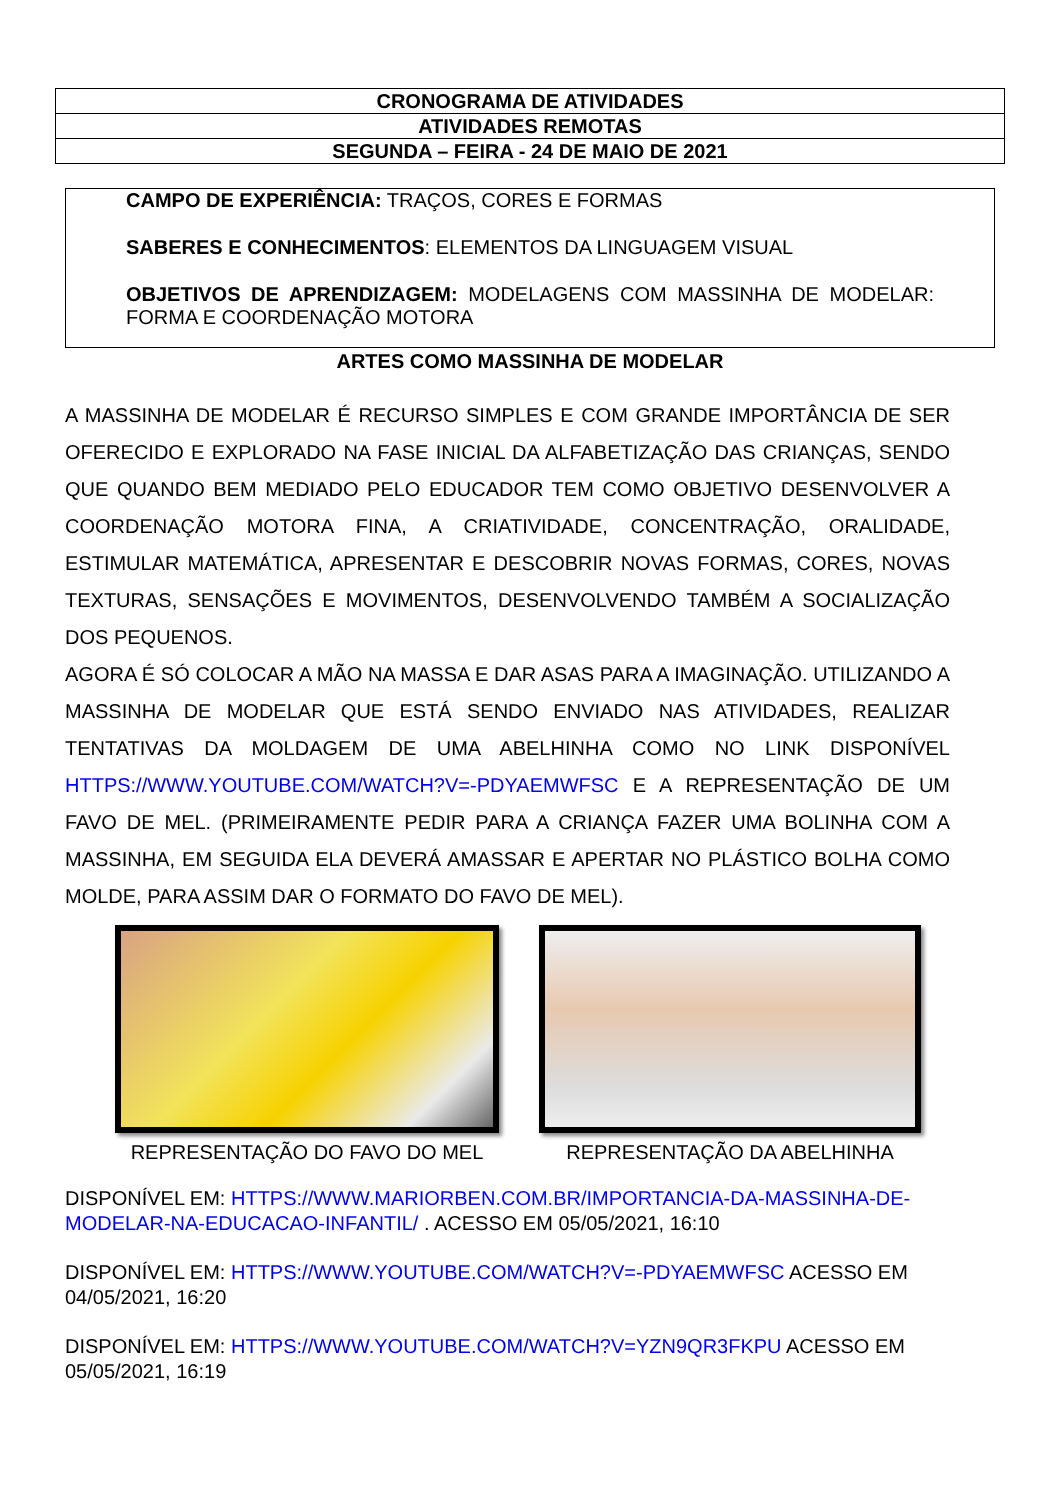| CRONOGRAMA DE ATIVIDADES |
| ATIVIDADES REMOTAS |
| SEGUNDA – FEIRA - 24 DE MAIO DE 2021 |
CAMPO DE EXPERIÊNCIA: TRAÇOS, CORES E FORMAS
SABERES E CONHECIMENTOS: ELEMENTOS DA LINGUAGEM VISUAL
OBJETIVOS DE APRENDIZAGEM: MODELAGENS COM MASSINHA DE MODELAR: FORMA E COORDENAÇÃO MOTORA
ARTES COMO MASSINHA DE MODELAR
A MASSINHA DE MODELAR É RECURSO SIMPLES E COM GRANDE IMPORTÂNCIA DE SER OFERECIDO E EXPLORADO NA FASE INICIAL DA ALFABETIZAÇÃO DAS CRIANÇAS, SENDO QUE QUANDO BEM MEDIADO PELO EDUCADOR TEM COMO OBJETIVO DESENVOLVER A COORDENAÇÃO MOTORA FINA, A CRIATIVIDADE, CONCENTRAÇÃO, ORALIDADE, ESTIMULAR MATEMÁTICA, APRESENTAR E DESCOBRIR NOVAS FORMAS, CORES, NOVAS TEXTURAS, SENSAÇÕES E MOVIMENTOS, DESENVOLVENDO TAMBÉM A SOCIALIZAÇÃO DOS PEQUENOS.
AGORA É SÓ COLOCAR A MÃO NA MASSA E DAR ASAS PARA A IMAGINAÇÃO. UTILIZANDO A MASSINHA DE MODELAR QUE ESTÁ SENDO ENVIADO NAS ATIVIDADES, REALIZAR TENTATIVAS DA MOLDAGEM DE UMA ABELHINHA COMO NO LINK DISPONÍVEL HTTPS://WWW.YOUTUBE.COM/WATCH?V=-PDYAEMWFSC E A REPRESENTAÇÃO DE UM FAVO DE MEL. (PRIMEIRAMENTE PEDIR PARA A CRIANÇA FAZER UMA BOLINHA COM A MASSINHA, EM SEGUIDA ELA DEVERÁ AMASSAR E APERTAR NO PLÁSTICO BOLHA COMO MOLDE, PARA ASSIM DAR O FORMATO DO FAVO DE MEL).
REPRESENTAÇÃO DO FAVO DO MEL REPRESENTAÇÃO DA ABELHINHA
DISPONÍVEL EM: HTTPS://WWW.MARIORBEN.COM.BR/IMPORTANCIA-DA-MASSINHA-DE-MODELAR-NA-EDUCACAO-INFANTIL/ . ACESSO EM 05/05/2021, 16:10
DISPONÍVEL EM: HTTPS://WWW.YOUTUBE.COM/WATCH?V=-PDYAEMWFSC ACESSO EM 04/05/2021, 16:20
DISPONÍVEL EM: HTTPS://WWW.YOUTUBE.COM/WATCH?V=YZN9QR3FKPU ACESSO EM 05/05/2021, 16:19